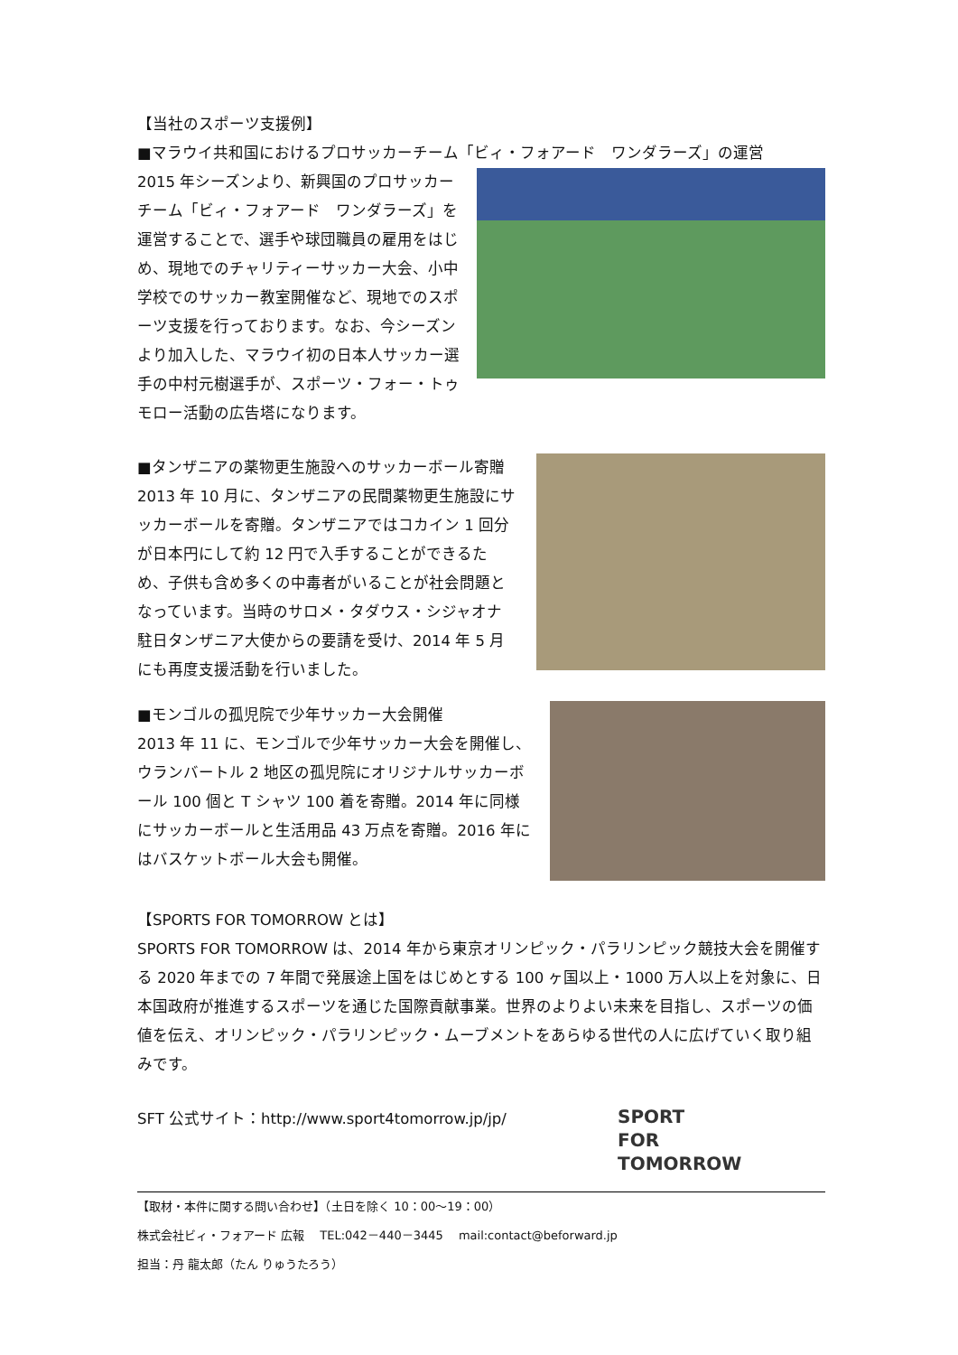【当社のスポーツ支援例】
■マラウイ共和国におけるプロサッカーチーム「ビィ・フォアード　ワンダラーズ」の運営
2015 年シーズンより、新興国のプロサッカーチーム「ビィ・フォアード　ワンダラーズ」を運営することで、選手や球団職員の雇用をはじめ、現地でのチャリティーサッカー大会、小中学校でのサッカー教室開催など、現地でのスポーツ支援を行っております。なお、今シーズンより加入した、マラウイ初の日本人サッカー選手の中村元樹選手が、スポーツ・フォー・トゥモロー活動の広告塔になります。
■タンザニアの薬物更生施設へのサッカーボール寄贈
2013 年 10 月に、タンザニアの民間薬物更生施設にサッカーボールを寄贈。タンザニアではコカイン 1 回分が日本円にして約 12 円で入手することができるため、子供も含め多くの中毒者がいることが社会問題となっています。当時のサロメ・タダウス・シジャオナ駐日タンザニア大使からの要請を受け、2014 年 5 月にも再度支援活動を行いました。
■モンゴルの孤児院で少年サッカー大会開催
2013 年 11 に、モンゴルで少年サッカー大会を開催し、ウランバートル 2 地区の孤児院にオリジナルサッカーボール 100 個と T シャツ 100 着を寄贈。2014 年に同様にサッカーボールと生活用品 43 万点を寄贈。2016 年にはバスケットボール大会も開催。
【SPORTS FOR TOMORROW とは】
SPORTS FOR TOMORROW は、2014 年から東京オリンピック・パラリンピック競技大会を開催する 2020 年までの 7 年間で発展途上国をはじめとする 100 ヶ国以上・1000 万人以上を対象に、日本国政府が推進するスポーツを通じた国際貢献事業。世界のよりよい未来を目指し、スポーツの価値を伝え、オリンピック・パラリンピック・ムーブメントをあらゆる世代の人に広げていく取り組みです。
SFT 公式サイト：http://www.sport4tomorrow.jp/jp/
SPORT
FOR
TOMORROW
【取材・本件に関する問い合わせ】（土日を除く 10：00～19：00）
株式会社ビィ・フォアード 広報　 TEL:042－440－3445　 mail:contact@beforward.jp
担当：丹 龍太郎（たん りゅうたろう）